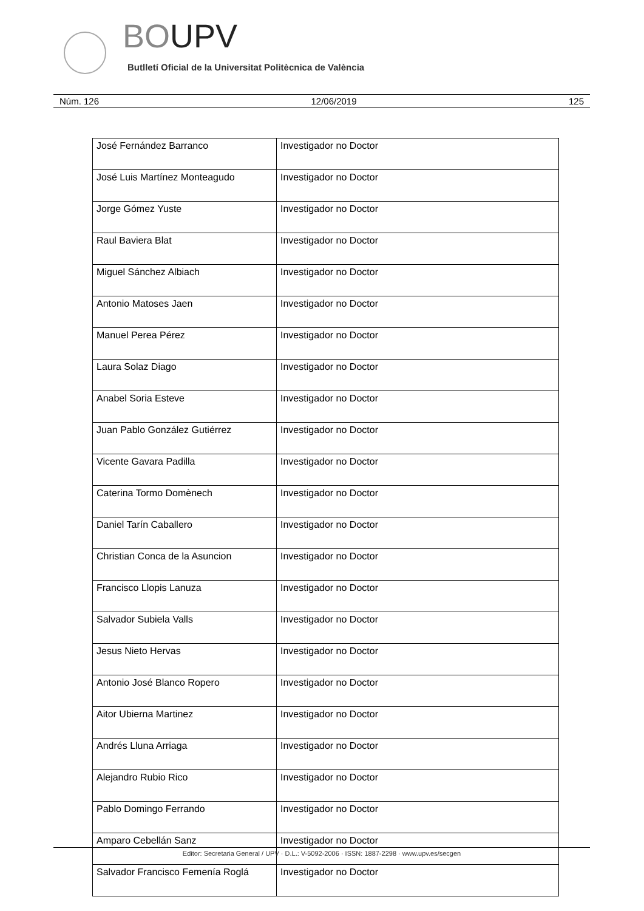BOUPV
Butlletí Oficial de la Universitat Politècnica de València
Núm. 126 12/06/2019 125
| José Fernández Barranco | Investigador no Doctor |
| José Luis Martínez Monteagudo | Investigador no Doctor |
| Jorge Gómez Yuste | Investigador no Doctor |
| Raul Baviera Blat | Investigador no Doctor |
| Miguel Sánchez Albiach | Investigador no Doctor |
| Antonio Matoses Jaen | Investigador no Doctor |
| Manuel Perea Pérez | Investigador no Doctor |
| Laura Solaz Diago | Investigador no Doctor |
| Anabel Soria Esteve | Investigador no Doctor |
| Juan Pablo González Gutiérrez | Investigador no Doctor |
| Vicente Gavara Padilla | Investigador no Doctor |
| Caterina Tormo Domènech | Investigador no Doctor |
| Daniel Tarín Caballero | Investigador no Doctor |
| Christian Conca de la Asuncion | Investigador no Doctor |
| Francisco Llopis Lanuza | Investigador no Doctor |
| Salvador Subiela Valls | Investigador no Doctor |
| Jesus Nieto Hervas | Investigador no Doctor |
| Antonio José Blanco Ropero | Investigador no Doctor |
| Aitor Ubierna Martinez | Investigador no Doctor |
| Andrés Lluna Arriaga | Investigador no Doctor |
| Alejandro Rubio Rico | Investigador no Doctor |
| Pablo Domingo Ferrando | Investigador no Doctor |
| Amparo Cebellán Sanz | Investigador no Doctor |
| Salvador Francisco Femenía Roglá | Investigador no Doctor |
Editor: Secretaria General / UPV · D.L.: V-5092-2006 · ISSN: 1887-2298 · www.upv.es/secgen